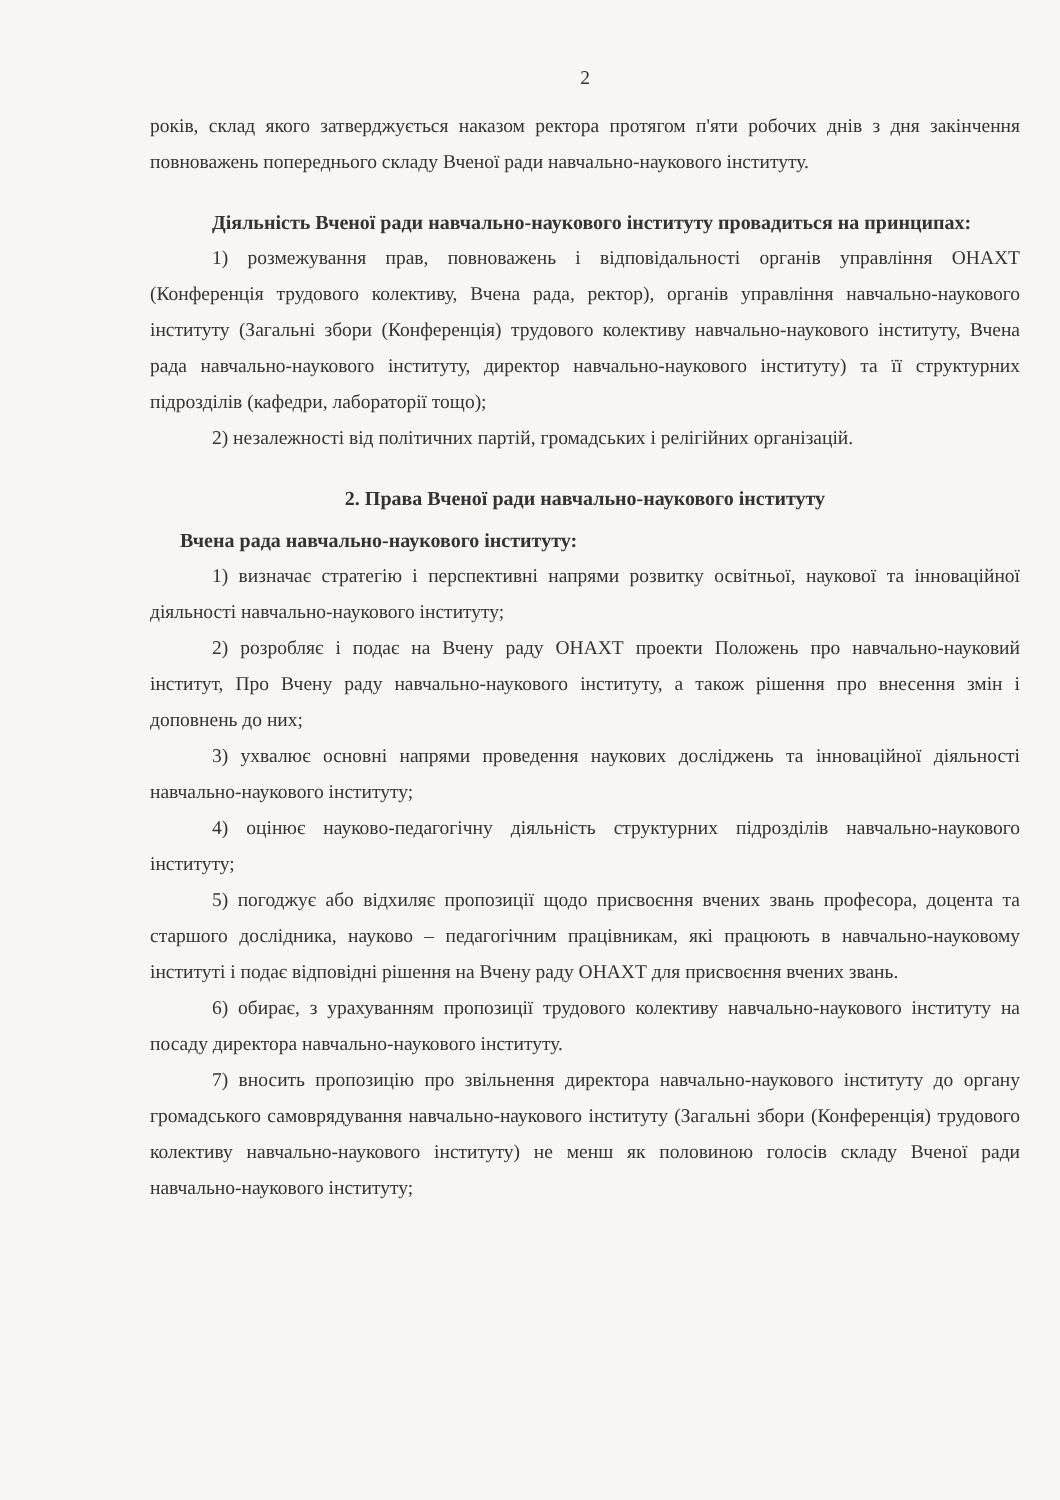2
років, склад якого затверджується наказом ректора протягом п'яти робочих днів з дня закінчення повноважень попереднього складу Вченої ради навчально-наукового інституту.
Діяльність Вченої ради навчально-наукового інституту провадиться на принципах:
1) розмежування прав, повноважень і відповідальності органів управління ОНАХТ (Конференція трудового колективу, Вчена рада, ректор), органів управління навчально-наукового інституту (Загальні збори (Конференція) трудового колективу навчально-наукового інституту, Вчена рада навчально-наукового інституту, директор навчально-наукового інституту) та її структурних підрозділів (кафедри, лабораторії тощо);
2) незалежності від політичних партій, громадських і релігійних організацій.
2. Права Вченої ради навчально-наукового інституту
Вчена рада навчально-наукового інституту:
1) визначає стратегію і перспективні напрями розвитку освітньої, наукової та інноваційної діяльності навчально-наукового інституту;
2) розробляє і подає на Вчену раду ОНАХТ проекти Положень про навчально-науковий інститут, Про Вчену раду навчально-наукового інституту, а також рішення про внесення змін і доповнень до них;
3) ухвалює основні напрями проведення наукових досліджень та інноваційної діяльності навчально-наукового інституту;
4) оцінює науково-педагогічну діяльність структурних підрозділів навчально-наукового інституту;
5) погоджує або відхиляє пропозиції щодо присвоєння вчених звань професора, доцента та старшого дослідника, науково – педагогічним працівникам, які працюють в навчально-науковому інституті і подає відповідні рішення на Вчену раду ОНАХТ для присвоєння вчених звань.
6) обирає, з урахуванням пропозиції трудового колективу навчально-наукового інституту на посаду директора навчально-наукового інституту.
7) вносить пропозицію про звільнення директора навчально-наукового інституту до органу громадського самоврядування навчально-наукового інституту (Загальні збори (Конференція) трудового колективу навчально-наукового інституту) не менш як половиною голосів складу Вченої ради навчально-наукового інституту;